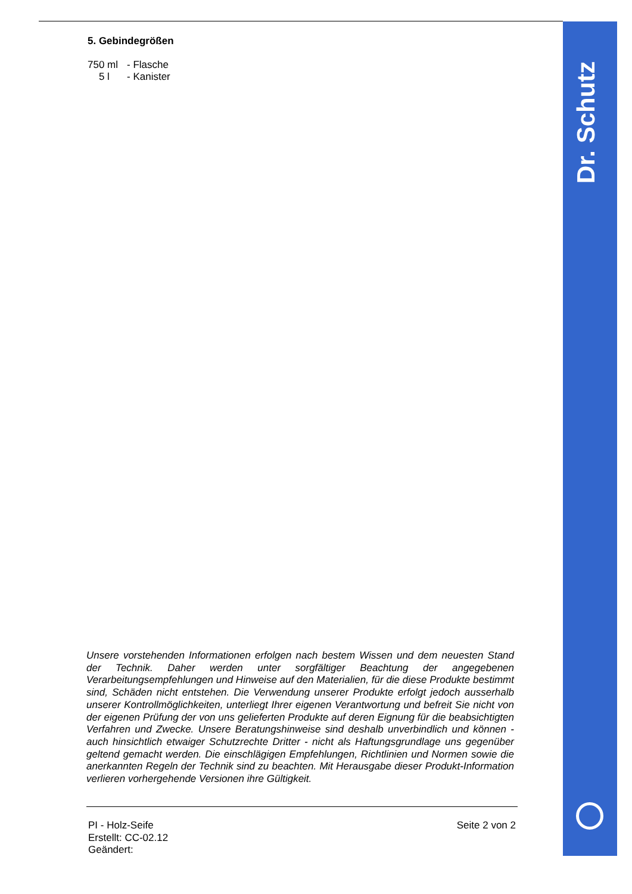5. Gebindegrößen
750 ml - Flasche
5 l - Kanister
Unsere vorstehenden Informationen erfolgen nach bestem Wissen und dem neuesten Stand der Technik. Daher werden unter sorgfältiger Beachtung der angegebenen Verarbeitungsempfehlungen und Hinweise auf den Materialien, für die diese Produkte bestimmt sind, Schäden nicht entstehen. Die Verwendung unserer Produkte erfolgt jedoch ausserhalb unserer Kontrollmöglichkeiten, unterliegt Ihrer eigenen Verantwortung und befreit Sie nicht von der eigenen Prüfung der von uns gelieferten Produkte auf deren Eignung für die beabsichtigten Verfahren und Zwecke. Unsere Beratungshinweise sind deshalb unverbindlich und können - auch hinsichtlich etwaiger Schutzrechte Dritter - nicht als Haftungsgrundlage uns gegenüber geltend gemacht werden. Die einschlägigen Empfehlungen, Richtlinien und Normen sowie die anerkannten Regeln der Technik sind zu beachten. Mit Herausgabe dieser Produkt-Information verlieren vorhergehende Versionen ihre Gültigkeit.
PI - Holz-Seife
Erstellt: CC-02.12
Geändert:
Seite 2 von 2
Dr. Schutz